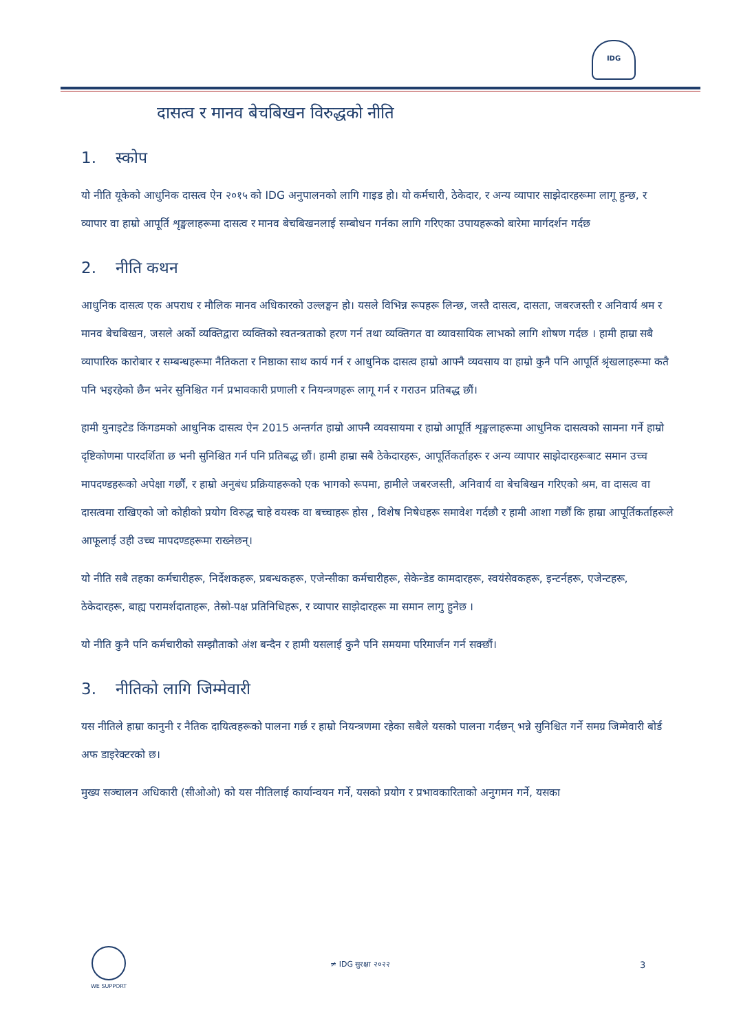IDG
दासत्व र मानव बेचबिखन विरुद्धको नीति
1. स्कोप
यो नीति यूकेको आधुनिक दासत्व ऐन २०१५ को IDG अनुपालनको लागि गाइड हो। यो कर्मचारी, ठेकेदार, र अन्य व्यापार साझेदारहरूमा लागू हुन्छ, र व्यापार वा हाम्रो आपूर्ति शृङ्खलाहरूमा दासत्व र मानव बेचबिखनलाई सम्बोधन गर्नका लागि गरिएका उपायहरूको बारेमा मार्गदर्शन गर्दछ
2. नीति कथन
आधुनिक दासत्व एक अपराध र मौलिक मानव अधिकारको उल्लङ्घन हो। यसले विभिन्न रूपहरू लिन्छ, जस्तै दासत्व, दासता, जबरजस्ती र अनिवार्य श्रम र मानव बेचबिखन, जसले अर्को व्यक्तिद्वारा व्यक्तिको स्वतन्त्रताको हरण गर्न तथा व्यक्तिगत वा व्यावसायिक लाभको लागि शोषण गर्दछ । हामी हाम्रा सबै व्यापारिक कारोबार र सम्बन्धहरूमा नैतिकता र निष्ठाका साथ कार्य गर्न र आधुनिक दासत्व हाम्रो आफ्नै व्यवसाय वा हाम्रो कुनै पनि आपूर्ति श्रृंखलाहरूमा कतै पनि भइरहेको छैन भनेर सुनिश्चित गर्न प्रभावकारी प्रणाली र नियन्त्रणहरू लागू गर्न र गराउन प्रतिबद्ध छौं।
हामी युनाइटेड किंगडमको आधुनिक दासत्व ऐन 2015 अन्तर्गत हाम्रो आफ्नै व्यवसायमा र हाम्रो आपूर्ति शृङ्खलाहरूमा आधुनिक दासत्वको सामना गर्ने हाम्रो दृष्टिकोणमा पारदर्शिता छ भनी सुनिश्चित गर्न पनि प्रतिबद्ध छौं। हामी हाम्रा सबै ठेकेदारहरू, आपूर्तिकर्ताहरू र अन्य व्यापार साझेदारहरूबाट समान उच्च मापदण्डहरूको अपेक्षा गर्छौं, र हाम्रो अनुबंध प्रक्रियाहरूको एक भागको रूपमा, हामीले जबरजस्ती, अनिवार्य वा बेचबिखन गरिएको श्रम, वा दासत्व वा दासत्वमा राखिएको जो कोहीको प्रयोग विरुद्ध चाहे वयस्क वा बच्चाहरू होस , विशेष निषेधहरू समावेश गर्दछौ र हामी आशा गर्छौं कि हाम्रा आपूर्तिकर्ताहरूले आफूलाई उही उच्च मापदण्डहरूमा राख्नेछन्।
यो नीति सबै तहका कर्मचारीहरू, निर्देशकहरू, प्रबन्धकहरू, एजेन्सीका कर्मचारीहरू, सेकेन्डेड कामदारहरू, स्वयंसेवकहरू, इन्टर्नहरू, एजेन्टहरू, ठेकेदारहरू, बाह्य परामर्शदाताहरू, तेस्रो-पक्ष प्रतिनिधिहरू, र व्यापार साझेदारहरू मा समान लागु हुनेछ ।
यो नीति कुनै पनि कर्मचारीको सम्झौताको अंश बन्दैन र हामी यसलाई कुनै पनि समयमा परिमार्जन गर्न सक्छौं।
3. नीतिको लागि जिम्मेवारी
यस नीतिले हाम्रा कानुनी र नैतिक दायित्वहरूको पालना गर्छ र हाम्रो नियन्त्रणमा रहेका सबैले यसको पालना गर्दछन् भन्ने सुनिश्चित गर्ने समग्र जिम्मेवारी बोर्ड अफ डाइरेक्टरको छ।
मुख्य सञ्चालन अधिकारी (सीओओ) को यस नीतिलाई कार्यान्वयन गर्ने, यसको प्रयोग र प्रभावकारिताको अनुगमन गर्ने, यसका
WE SUPPORT
≠ IDG सुरक्षा २०२२ 3